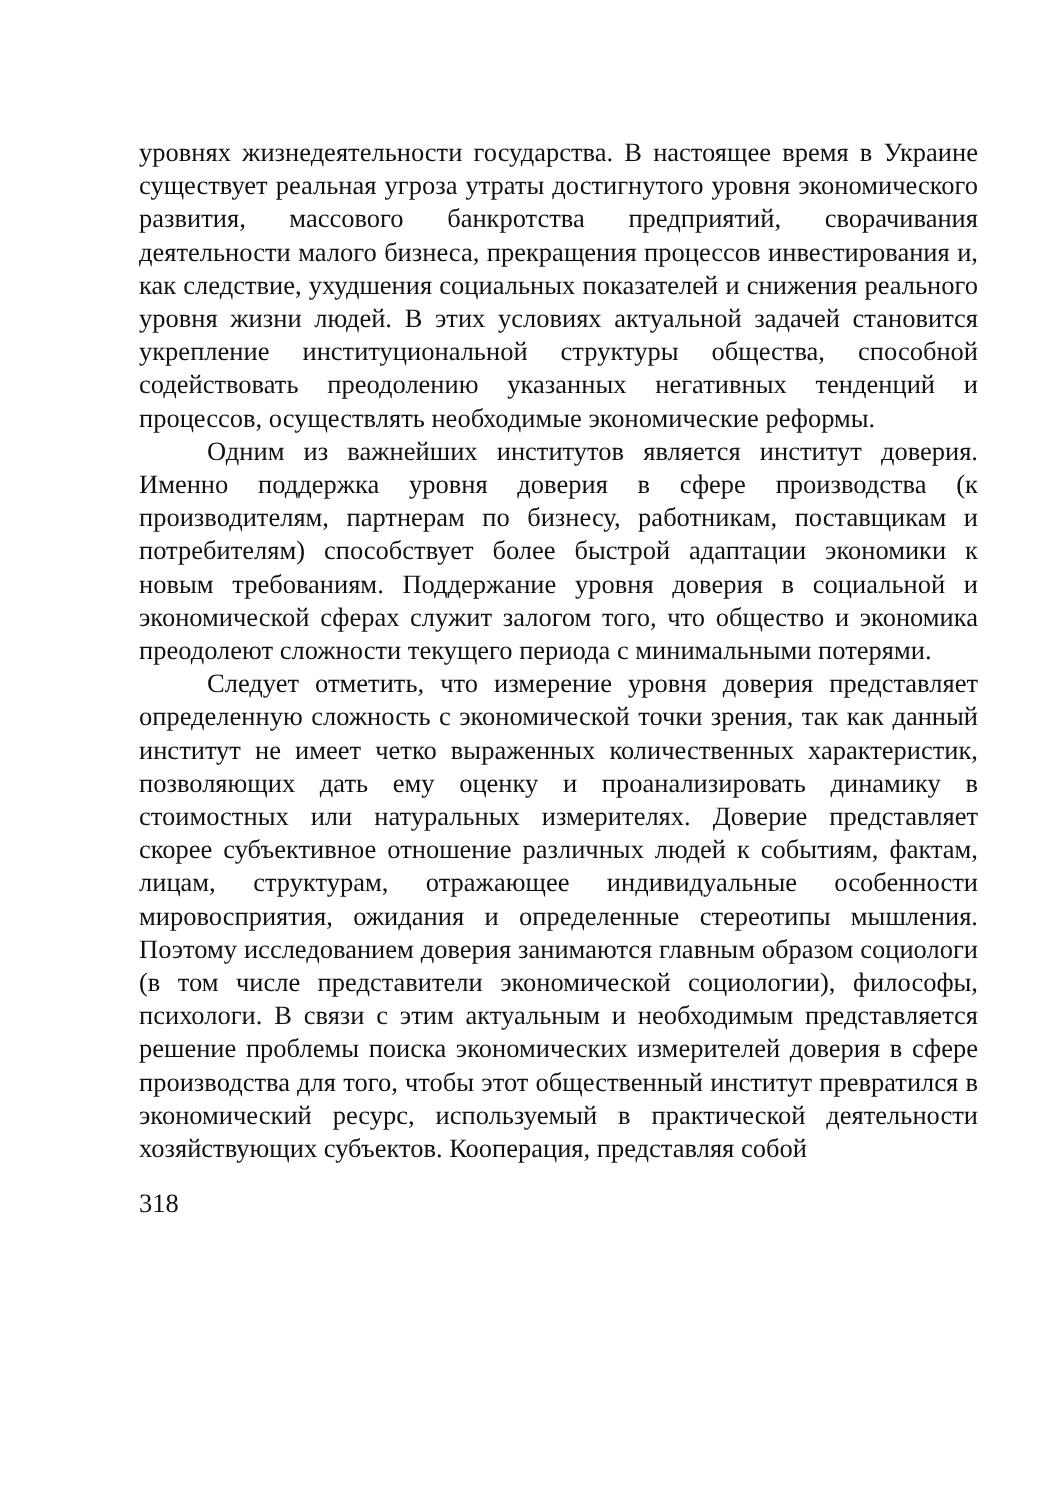уровнях жизнедеятельности государства. В настоящее время в Украине существует реальная угроза утраты достигнутого уровня экономического развития, массового банкротства предприятий, сворачивания деятельности малого бизнеса, прекращения процессов инвестирования и, как следствие, ухудшения социальных показателей и снижения реального уровня жизни людей. В этих условиях актуальной задачей становится укрепление институциональной структуры общества, способной содействовать преодолению указанных негативных тенденций и процессов, осуществлять необходимые экономические реформы.
Одним из важнейших институтов является институт доверия. Именно поддержка уровня доверия в сфере производства (к производителям, партнерам по бизнесу, работникам, поставщикам и потребителям) способствует более быстрой адаптации экономики к новым требованиям. Поддержание уровня доверия в социальной и экономической сферах служит залогом того, что общество и экономика преодолеют сложности текущего периода с минимальными потерями.
Следует отметить, что измерение уровня доверия представляет определенную сложность с экономической точки зрения, так как данный институт не имеет четко выраженных количественных характеристик, позволяющих дать ему оценку и проанализировать динамику в стоимостных или натуральных измерителях. Доверие представляет скорее субъективное отношение различных людей к событиям, фактам, лицам, структурам, отражающее индивидуальные особенности мировосприятия, ожидания и определенные стереотипы мышления. Поэтому исследованием доверия занимаются главным образом социологи (в том числе представители экономической социологии), философы, психологи. В связи с этим актуальным и необходимым представляется решение проблемы поиска экономических измерителей доверия в сфере производства для того, чтобы этот общественный институт превратился в экономический ресурс, используемый в практической деятельности хозяйствующих субъектов. Кооперация, представляя собой
318